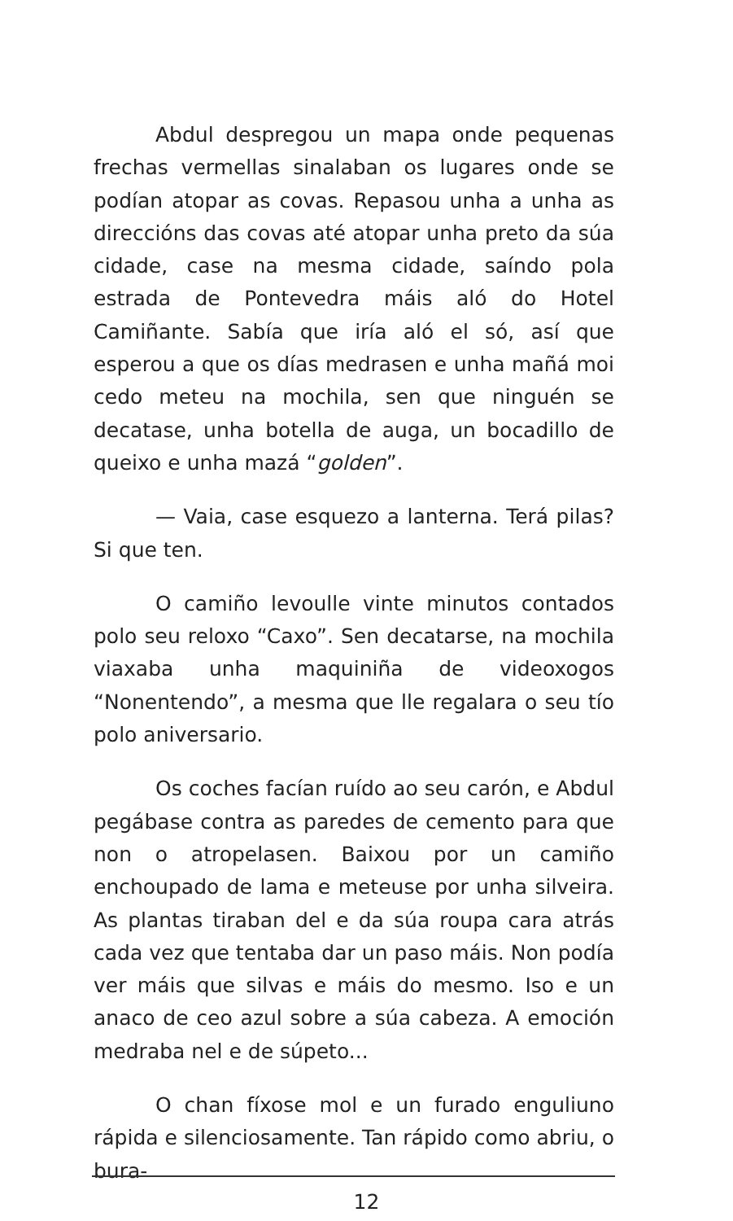Abdul despregou un mapa onde pequenas frechas vermellas sinalaban os lugares onde se podían atopar as covas. Repasou unha a unha as direccións das covas até atopar unha preto da súa cidade, case na mesma cidade, saíndo pola estrada de Pontevedra máis aló do Hotel Camiñante. Sabía que iría aló el só, así que esperou a que os días medrasen e unha mañá moi cedo meteu na mochila, sen que ninguén se decatase, unha botella de auga, un bocadillo de queixo e unha mazá “golden”.
— Vaia, case esquezo a lanterna. Terá pilas? Si que ten.
O camiño levoulle vinte minutos contados polo seu reloxo “Caxo”. Sen decatarse, na mochila viaxaba unha maquiniña de videoxogos “Nonentendo”, a mesma que lle regalara o seu tío polo aniversario.
Os coches facían ruído ao seu carón, e Abdul pegábase contra as paredes de cemento para que non o atropelasen. Baixou por un camiño enchoupado de lama e meteuse por unha silveira. As plantas tiraban del e da súa roupa cara atrás cada vez que tentaba dar un paso máis. Non podía ver máis que silvas e máis do mesmo. Iso e un anaco de ceo azul sobre a súa cabeza. A emoción medraba nel e de súpeto...
O chan fíxose mol e un furado enguliuno rápida e silenciosamente. Tan rápido como abriu, o bura-
12